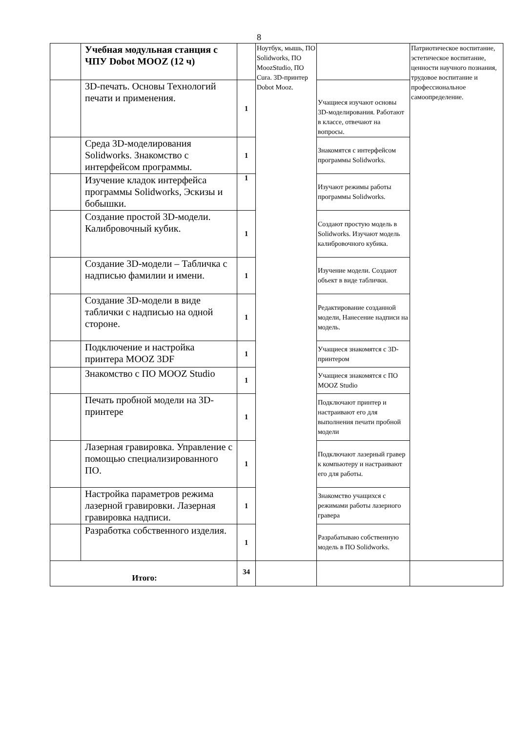8
| | Учебная модульная станция с ЧПУ Dobot MOOZ (12 ч) | | Ноутбук, мышь, ПО Solidworks, ПО MoozStudio, ПО Cura. 3D-принтер Dobot Mooz. | | Патриотическое воспитание, эстетическое воспитание, ценности научного познания, трудовое воспитание и профессиональное самоопределение. |
| | 3D-печать. Основы Технологий печати и применения. | 1 | | Учащиеся изучают основы 3D-моделирования. Работают в классе, отвечают на вопросы. | |
| | Среда 3D-моделирования Solidworks. Знакомство с интерфейсом программы. | 1 | | Знакомятся с интерфейсом программы Solidworks. | |
| | Изучение кладок интерфейса программы Solidworks, Эскизы и бобышки. | 1 | | Изучают режимы работы программы Solidworks. | |
| | Создание простой 3D-модели. Калибровочный кубик. | 1 | | Создают простую модель в Solidworks. Изучают модель калибровочного кубика. | |
| | Создание 3D-модели – Табличка с надписью фамилии и имени. | 1 | | Изучение модели. Создают объект в виде таблички. | |
| | Создание 3D-модели в виде таблички с надписью на одной стороне. | 1 | | Редактирование созданной модели, Нанесение надписи на модель. | |
| | Подключение и настройка принтера MOOZ 3DF | 1 | | Учащиеся знакомятся с 3D- принтером | |
| | Знакомство с ПО MOOZ Studio | 1 | | Учащиеся знакомятся с ПО MOOZ Studio | |
| | Печать пробной модели на 3D-принтере | 1 | | Подключают принтер и настраивают его для выполнения печати пробной модели | |
| | Лазерная гравировка. Управление с помощью специализированного ПО. | 1 | | Подключают лазерный гравер к компьютеру и настраивают его для работы. | |
| | Настройка параметров режима лазерной гравировки. Лазерная гравировка надписи. | 1 | | Знакомство учащихся с режимами работы лазерного гравера | |
| | Разработка собственного изделия. | 1 | | Разрабатываю собственную модель в ПО Solidworks. | |
| Итого: | | 34 | | | |